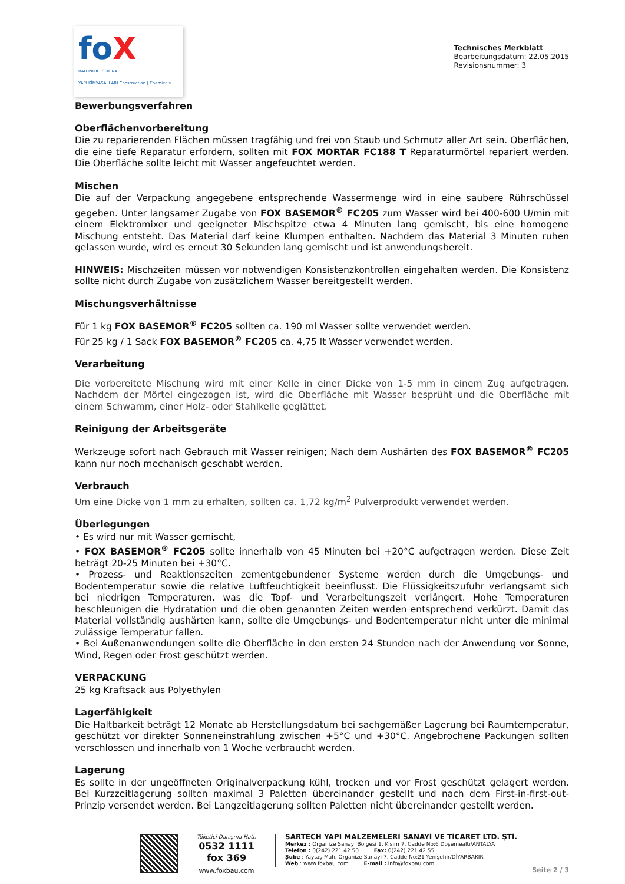foX
BAU PROFESSIONAL
YAPI KİMYASALLARI Construction | Chemicals
Technisches Merkblatt
Bearbeitungsdatum: 22.05.2015
Revisionsnummer: 3
Bewerbungsverfahren
Oberflächenvorbereitung
Die zu reparierenden Flächen müssen tragfähig und frei von Staub und Schmutz aller Art sein. Oberflächen, die eine tiefe Reparatur erfordern, sollten mit FOX MORTAR FC188 T Reparaturmörtel repariert werden. Die Oberfläche sollte leicht mit Wasser angefeuchtet werden.
Mischen
Die auf der Verpackung angegebene entsprechende Wassermenge wird in eine saubere Rührschüssel gegeben. Unter langsamer Zugabe von FOX BASEMOR<sup>®</sup> FC205 zum Wasser wird bei 400-600 U/min mit einem Elektromixer und geeigneter Mischspitze etwa 4 Minuten lang gemischt, bis eine homogene Mischung entsteht. Das Material darf keine Klumpen enthalten. Nachdem das Material 3 Minuten ruhen gelassen wurde, wird es erneut 30 Sekunden lang gemischt und ist anwendungsbereit.
HINWEIS: Mischzeiten müssen vor notwendigen Konsistenzkontrollen eingehalten werden. Die Konsistenz sollte nicht durch Zugabe von zusätzlichem Wasser bereitgestellt werden.
Mischungsverhältnisse
Für 1 kg FOX BASEMOR<sup>®</sup> FC205 sollten ca. 190 ml Wasser sollte verwendet werden.
Für 25 kg / 1 Sack FOX BASEMOR<sup>®</sup> FC205 ca. 4,75 lt Wasser verwendet werden.
Verarbeitung
Die vorbereitete Mischung wird mit einer Kelle in einer Dicke von 1-5 mm in einem Zug aufgetragen. Nachdem der Mörtel eingezogen ist, wird die Oberfläche mit Wasser besprüht und die Oberfläche mit einem Schwamm, einer Holz- oder Stahlkelle geglättet.
Reinigung der Arbeitsgeräte
Werkzeuge sofort nach Gebrauch mit Wasser reinigen; Nach dem Aushärten des FOX BASEMOR<sup>®</sup> FC205 kann nur noch mechanisch geschabt werden.
Verbrauch
Um eine Dicke von 1 mm zu erhalten, sollten ca. 1,72 kg/m<sup>2</sup> Pulverprodukt verwendet werden.
Überlegungen
• Es wird nur mit Wasser gemischt,
• FOX BASEMOR<sup>®</sup> FC205 sollte innerhalb von 45 Minuten bei +20°C aufgetragen werden. Diese Zeit beträgt 20-25 Minuten bei +30°C.
• Prozess- und Reaktionszeiten zementgebundener Systeme werden durch die Umgebungs- und Bodentemperatur sowie die relative Luftfeuchtigkeit beeinflusst. Die Flüssigkeitszufuhr verlangsamt sich bei niedrigen Temperaturen, was die Topf- und Verarbeitungszeit verlängert. Hohe Temperaturen beschleunigen die Hydratation und die oben genannten Zeiten werden entsprechend verkürzt. Damit das Material vollständig aushärten kann, sollte die Umgebungs- und Bodentemperatur nicht unter die minimal zulässige Temperatur fallen.
• Bei Außenanwendungen sollte die Oberfläche in den ersten 24 Stunden nach der Anwendung vor Sonne, Wind, Regen oder Frost geschützt werden.
VERPACKUNG
25 kg Kraftsack aus Polyethylen
Lagerfähigkeit
Die Haltbarkeit beträgt 12 Monate ab Herstellungsdatum bei sachgemäßer Lagerung bei Raumtemperatur, geschützt vor direkter Sonneneinstrahlung zwischen +5°C und +30°C. Angebrochene Packungen sollten verschlossen und innerhalb von 1 Woche verbraucht werden.
Lagerung
Es sollte in der ungeöffneten Originalverpackung kühl, trocken und vor Frost geschützt gelagert werden. Bei Kurzzeitlagerung sollten maximal 3 Paletten übereinander gestellt und nach dem First-in-first-out-Prinzip versendet werden. Bei Langzeitlagerung sollten Paletten nicht übereinander gestellt werden.
Tüketici Danışma Hattı
0532 1111 fox 369
www.foxbau.com
SARTECH YAPI MALZEMELERİ SANAYİ VE TİCARET LTD. ŞTİ.
Merkez : Organize Sanayi Bölgesi 1. Kısım 7. Cadde No:6 Döşemealtı/ANTALYA
Telefon : 0(242) 221 42 50 Fax: 0(242) 221 42 55
Şube : Yaytaş Mah. Organize Sanayi 7. Cadde No:21 Yenişehir/DİYARBAKIR
Web : www.foxbau.com E-mail : info@foxbau.com
Seite 2 / 3